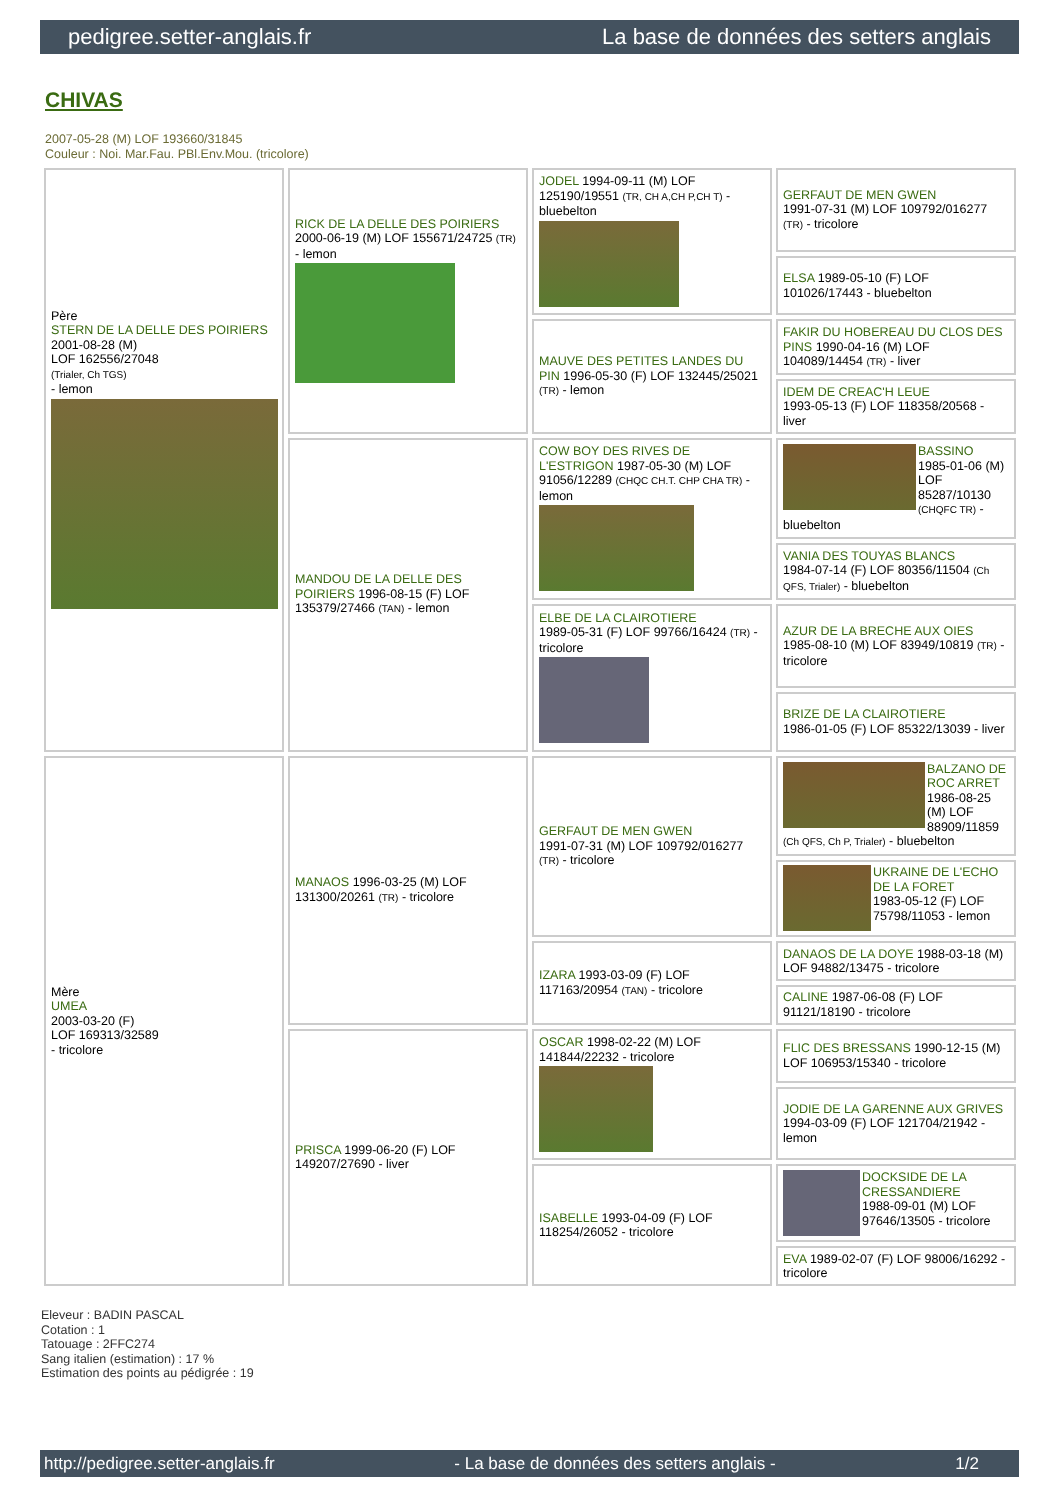pedigree.setter-anglais.fr La base de données des setters anglais
CHIVAS
2007-05-28 (M) LOF 193660/31845
Couleur : Noi. Mar.Fau. PBl.Env.Mou. (tricolore)
| Père STERN DE LA DELLE DES POIRIERS 2001-08-28 (M) LOF 162556/27048 (Trialer, Ch TGS) - lemon | RICK DE LA DELLE DES POIRIERS 2000-06-19 (M) LOF 155671/24725 (TR) - lemon | JODEL 1994-09-11 (M) LOF 125190/19551 (TR, CH A,CH P,CH T) - bluebelton | GERFAUT DE MEN GWEN 1991-07-31 (M) LOF 109792/016277 (TR) - tricolore |
| | | | ELSA 1989-05-10 (F) LOF 101026/17443 - bluebelton |
| | | MAUVE DES PETITES LANDES DU PIN 1996-05-30 (F) LOF 132445/25021 (TR) - lemon | FAKIR DU HOBEREAU DU CLOS DES PINS 1990-04-16 (M) LOF 104089/14454 (TR) - liver |
| | | | IDEM DE CREAC'H LEUE 1993-05-13 (F) LOF 118358/20568 - liver |
| | MANDOU DE LA DELLE DES POIRIERS 1996-08-15 (F) LOF 135379/27466 (TAN) - lemon | COW BOY DES RIVES DE L'ESTRIGON 1987-05-30 (M) LOF 91056/12289 (CHQC CH.T. CHP CHA TR) - lemon | BASSINO 1985-01-06 (M) LOF 85287/10130 (CHQFC TR) - bluebelton |
| | | | VANIA DES TOUYAS BLANCS 1984-07-14 (F) LOF 80356/11504 (Ch QFS, Trialer) - bluebelton |
| | | ELBE DE LA CLAIROTIERE 1989-05-31 (F) LOF 99766/16424 (TR) - tricolore | AZUR DE LA BRECHE AUX OIES 1985-08-10 (M) LOF 83949/10819 (TR) - tricolore |
| | | | BRIZE DE LA CLAIROTIERE 1986-01-05 (F) LOF 85322/13039 - liver |
| Mère UMEA 2003-03-20 (F) LOF 169313/32589 - tricolore | MANAOS 1996-03-25 (M) LOF 131300/20261 (TR) - tricolore | GERFAUT DE MEN GWEN 1991-07-31 (M) LOF 109792/016277 (TR) - tricolore | BALZANO DE ROC ARRET 1986-08-25 (M) LOF 88909/11859 (Ch QFS, Ch P, Trialer) - bluebelton |
| | | | UKRAINE DE L'ECHO DE LA FORET 1983-05-12 (F) LOF 75798/11053 - lemon |
| | | IZARA 1993-03-09 (F) LOF 117163/20954 (TAN) - tricolore | DANAOS DE LA DOYE 1988-03-18 (M) LOF 94882/13475 - tricolore |
| | | | CALINE 1987-06-08 (F) LOF 91121/18190 - tricolore |
| | PRISCA 1999-06-20 (F) LOF 149207/27690 - liver | OSCAR 1998-02-22 (M) LOF 141844/22232 - tricolore | FLIC DES BRESSANS 1990-12-15 (M) LOF 106953/15340 - tricolore |
| | | | JODIE DE LA GARENNE AUX GRIVES 1994-03-09 (F) LOF 121704/21942 - lemon |
| | | ISABELLE 1993-04-09 (F) LOF 118254/26052 - tricolore | DOCKSIDE DE LA CRESSANDIERE 1988-09-01 (M) LOF 97646/13505 - tricolore |
| | | | EVA 1989-02-07 (F) LOF 98006/16292 - tricolore |
Eleveur : BADIN PASCAL
Cotation : 1
Tatouage : 2FFC274
Sang italien (estimation) : 17 %
Estimation des points au pédigrée : 19
http://pedigree.setter-anglais.fr - La base de données des setters anglais - 1/2